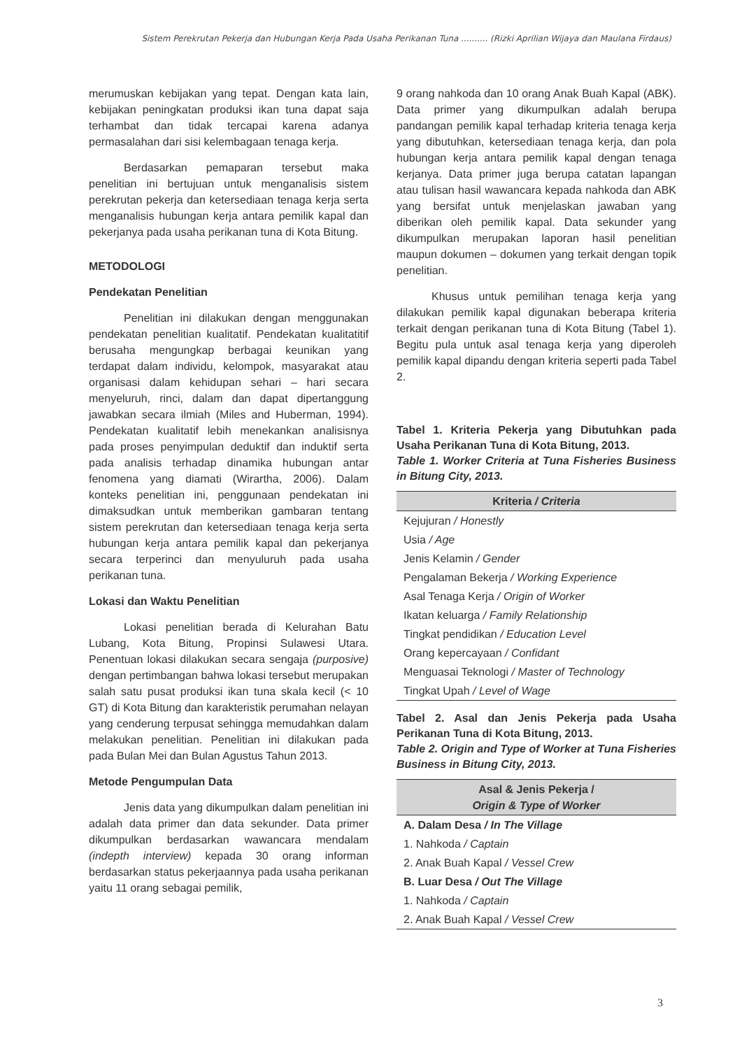Sistem Perekrutan Pekerja dan Hubungan Kerja Pada Usaha Perikanan Tuna .......... (Rizki Aprilian Wijaya dan Maulana Firdaus)
merumuskan kebijakan yang tepat. Dengan kata lain, kebijakan peningkatan produksi ikan tuna dapat saja terhambat dan tidak tercapai karena adanya permasalahan dari sisi kelembagaan tenaga kerja.
Berdasarkan pemaparan tersebut maka penelitian ini bertujuan untuk menganalisis sistem perekrutan pekerja dan ketersediaan tenaga kerja serta menganalisis hubungan kerja antara pemilik kapal dan pekerjanya pada usaha perikanan tuna di Kota Bitung.
METODOLOGI
Pendekatan Penelitian
Penelitian ini dilakukan dengan menggunakan pendekatan penelitian kualitatif. Pendekatan kualitatitif berusaha mengungkap berbagai keunikan yang terdapat dalam individu, kelompok, masyarakat atau organisasi dalam kehidupan sehari – hari secara menyeluruh, rinci, dalam dan dapat dipertanggung jawabkan secara ilmiah (Miles and Huberman, 1994). Pendekatan kualitatif lebih menekankan analisisnya pada proses penyimpulan deduktif dan induktif serta pada analisis terhadap dinamika hubungan antar fenomena yang diamati (Wirartha, 2006). Dalam konteks penelitian ini, penggunaan pendekatan ini dimaksudkan untuk memberikan gambaran tentang sistem perekrutan dan ketersediaan tenaga kerja serta hubungan kerja antara pemilik kapal dan pekerjanya secara terperinci dan menyuluruh pada usaha perikanan tuna.
Lokasi dan Waktu Penelitian
Lokasi penelitian berada di Kelurahan Batu Lubang, Kota Bitung, Propinsi Sulawesi Utara. Penentuan lokasi dilakukan secara sengaja (purposive) dengan pertimbangan bahwa lokasi tersebut merupakan salah satu pusat produksi ikan tuna skala kecil (< 10 GT) di Kota Bitung dan karakteristik perumahan nelayan yang cenderung terpusat sehingga memudahkan dalam melakukan penelitian. Penelitian ini dilakukan pada pada Bulan Mei dan Bulan Agustus Tahun 2013.
Metode Pengumpulan Data
Jenis data yang dikumpulkan dalam penelitian ini adalah data primer dan data sekunder. Data primer dikumpulkan berdasarkan wawancara mendalam (indepth interview) kepada 30 orang informan berdasarkan status pekerjaannya pada usaha perikanan yaitu 11 orang sebagai pemilik,
9 orang nahkoda dan 10 orang Anak Buah Kapal (ABK). Data primer yang dikumpulkan adalah berupa pandangan pemilik kapal terhadap kriteria tenaga kerja yang dibutuhkan, ketersediaan tenaga kerja, dan pola hubungan kerja antara pemilik kapal dengan tenaga kerjanya. Data primer juga berupa catatan lapangan atau tulisan hasil wawancara kepada nahkoda dan ABK yang bersifat untuk menjelaskan jawaban yang diberikan oleh pemilik kapal. Data sekunder yang dikumpulkan merupakan laporan hasil penelitian maupun dokumen – dokumen yang terkait dengan topik penelitian.
Khusus untuk pemilihan tenaga kerja yang dilakukan pemilik kapal digunakan beberapa kriteria terkait dengan perikanan tuna di Kota Bitung (Tabel 1). Begitu pula untuk asal tenaga kerja yang diperoleh pemilik kapal dipandu dengan kriteria seperti pada Tabel 2.
Tabel 1. Kriteria Pekerja yang Dibutuhkan pada Usaha Perikanan Tuna di Kota Bitung, 2013.
Table 1. Worker Criteria at Tuna Fisheries Business in Bitung City, 2013.
| Kriteria / Criteria |
| --- |
| Kejujuran / Honestly |
| Usia / Age |
| Jenis Kelamin / Gender |
| Pengalaman Bekerja / Working Experience |
| Asal Tenaga Kerja / Origin of Worker |
| Ikatan keluarga / Family Relationship |
| Tingkat pendidikan / Education Level |
| Orang kepercayaan / Confidant |
| Menguasai Teknologi / Master of Technology |
| Tingkat Upah / Level of Wage |
Tabel 2. Asal dan Jenis Pekerja pada Usaha Perikanan Tuna di Kota Bitung, 2013.
Table 2. Origin and Type of Worker at Tuna Fisheries Business in Bitung City, 2013.
| Asal & Jenis Pekerja / Origin & Type of Worker |
| --- |
| A. Dalam Desa / In The Village |
| 1. Nahkoda / Captain |
| 2. Anak Buah Kapal / Vessel Crew |
| B. Luar Desa / Out The Village |
| 1. Nahkoda / Captain |
| 2. Anak Buah Kapal / Vessel Crew |
3